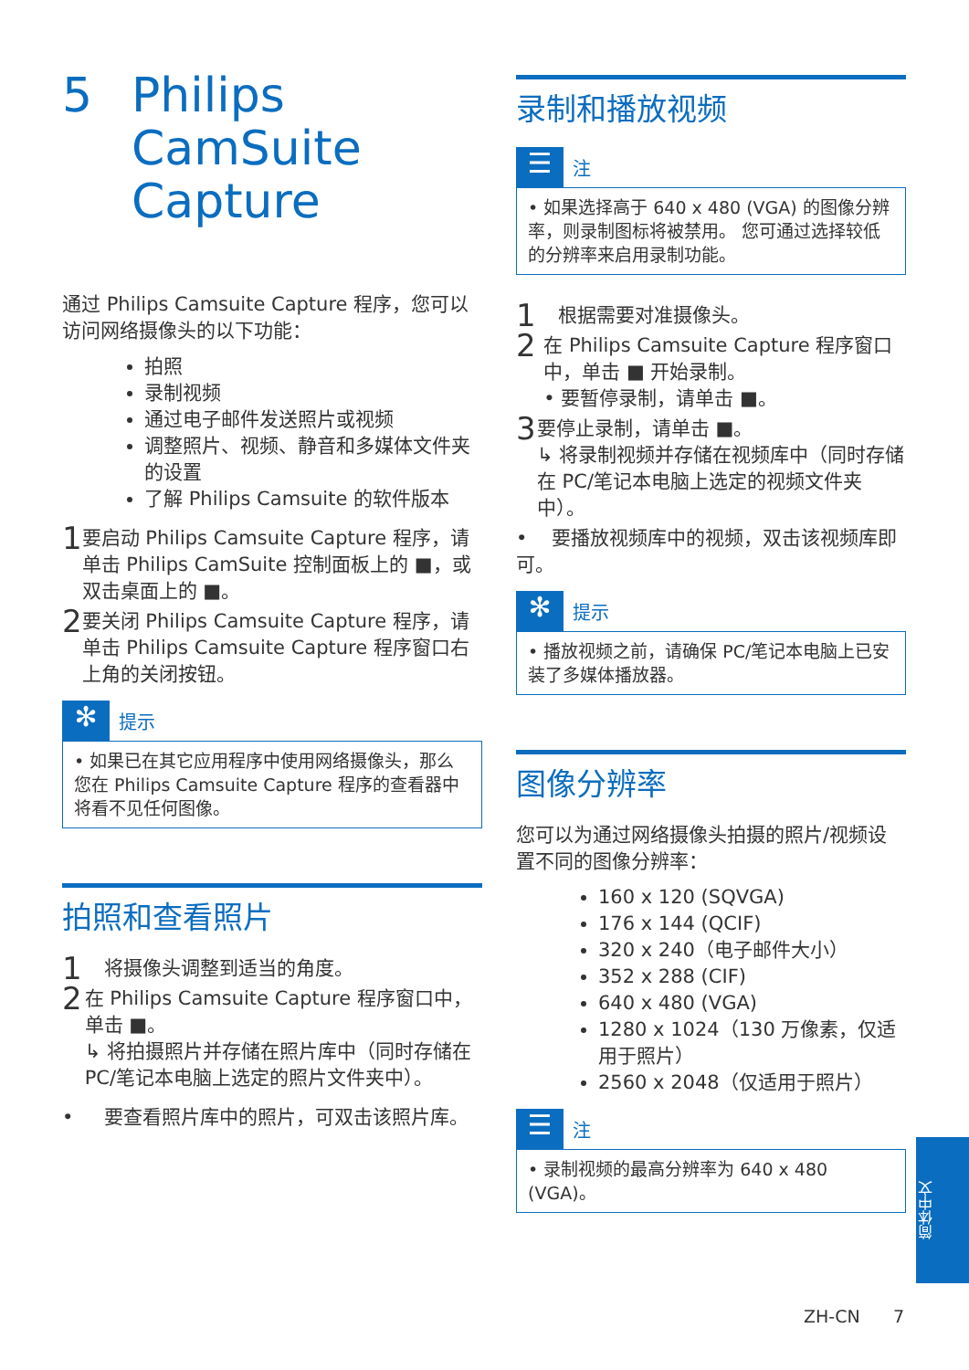5 Philips
CamSuite
Capture
通过 Philips Camsuite Capture 程序，您可以访问网络摄像头的以下功能：
拍照
录制视频
通过电子邮件发送照片或视频
调整照片、视频、静音和多媒体文件夹的设置
了解 Philips Camsuite 的软件版本
1
要启动 Philips Camsuite Capture 程序，请单击 Philips CamSuite 控制面板上的 ■，或双击桌面上的 ■。
2
要关闭 Philips Camsuite Capture 程序，请单击 Philips Camsuite Capture 程序窗口右上角的关闭按钮。
✻
提示
• 如果已在其它应用程序中使用网络摄像头，那么您在 Philips Camsuite Capture 程序的查看器中将看不见任何图像。
拍照和查看照片
1
将摄像头调整到适当的角度。
2
在 Philips Camsuite Capture 程序窗口中，单击 ■。
↳ 将拍摄照片并存储在照片库中（同时存储在 PC/笔记本电脑上选定的照片文件夹中）。
• 要查看照片库中的照片，可双击该照片库。
录制和播放视频
☰
注
• 如果选择高于 640 x 480 (VGA) 的图像分辨率，则录制图标将被禁用。 您可通过选择较低的分辨率来启用录制功能。
1
根据需要对准摄像头。
2
在 Philips Camsuite Capture 程序窗口中，单击 ■ 开始录制。
• 要暂停录制，请单击 ■。
3
要停止录制，请单击 ■。
↳ 将录制视频并存储在视频库中（同时存储在 PC/笔记本电脑上选定的视频文件夹中）。
• 要播放视频库中的视频，双击该视频库即可。
✻
提示
• 播放视频之前，请确保 PC/笔记本电脑上已安装了多媒体播放器。
图像分辨率
您可以为通过网络摄像头拍摄的照片/视频设置不同的图像分辨率：
160 x 120 (SQVGA)
176 x 144 (QCIF)
320 x 240（电子邮件大小）
352 x 288 (CIF)
640 x 480 (VGA)
1280 x 1024（130 万像素，仅适用于照片）
2560 x 2048（仅适用于照片）
☰
注
• 录制视频的最高分辨率为 640 x 480 (VGA)。
简体中文
ZH-CN 7